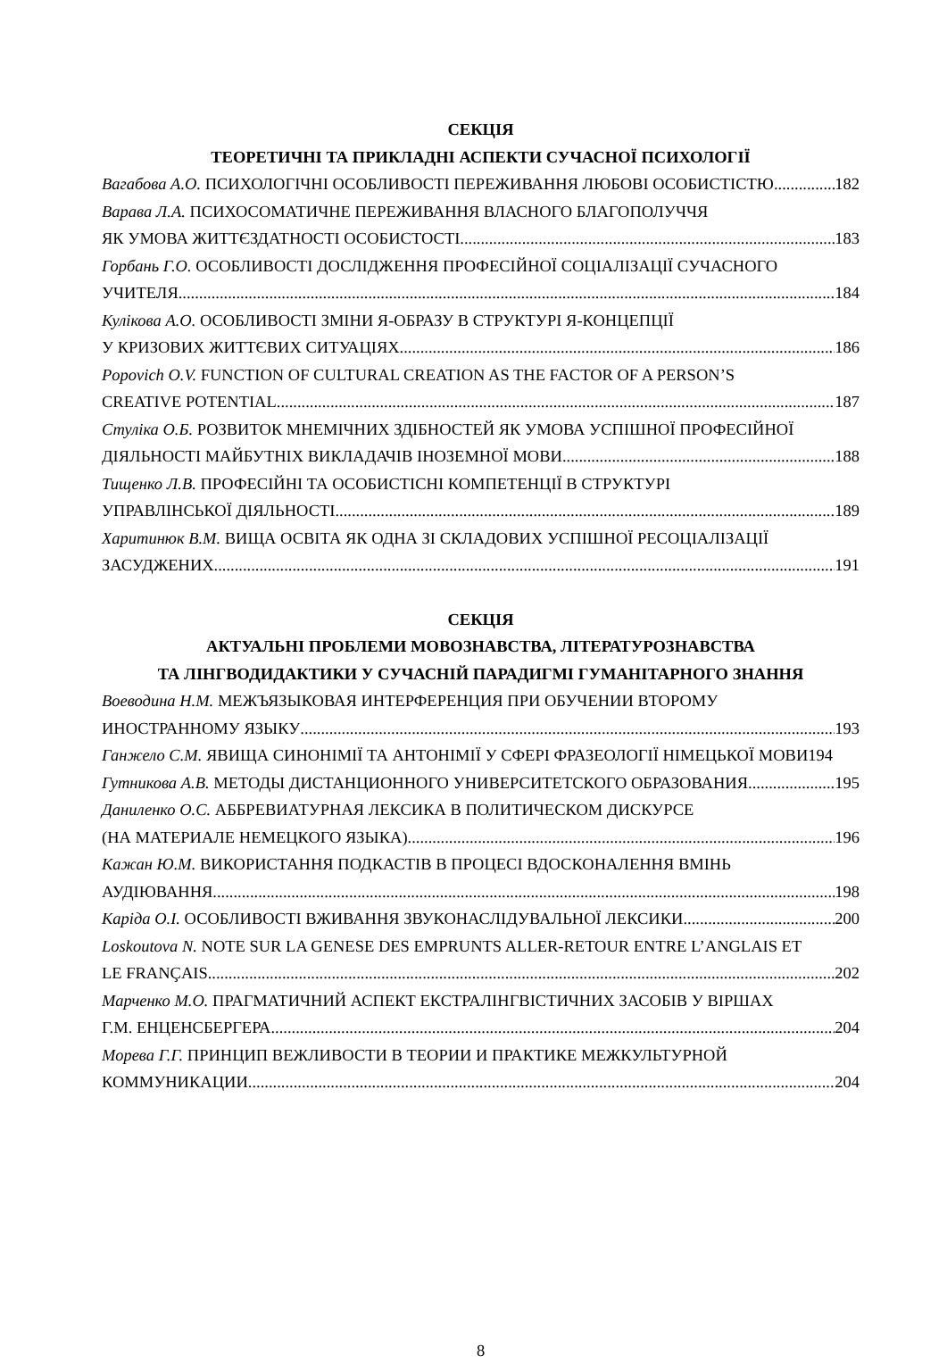СЕКЦІЯ
ТЕОРЕТИЧНІ ТА ПРИКЛАДНІ АСПЕКТИ СУЧАСНОЇ ПСИХОЛОГІЇ
Вагабова А.О. ПСИХОЛОГІЧНІ ОСОБЛИВОСТІ ПЕРЕЖИВАННЯ ЛЮБОВІ ОСОБИСТІСТЮ 182
Варава Л.А. ПСИХОСОМАТИЧНЕ ПЕРЕЖИВАННЯ ВЛАСНОГО БЛАГОПОЛУЧЧЯ
ЯК УМОВА ЖИТТЄЗДАТНОСТІ ОСОБИСТОСТІ 183
Горбань Г.О. ОСОБЛИВОСТІ ДОСЛІДЖЕННЯ ПРОФЕСІЙНОЇ СОЦІАЛІЗАЦІЇ СУЧАСНОГО
УЧИТЕЛЯ 184
Кулікова А.О. ОСОБЛИВОСТІ ЗМІНИ Я-ОБРАЗУ В СТРУКТУРІ Я-КОНЦЕПЦІЇ
У КРИЗОВИХ ЖИТТЄВИХ СИТУАЦІЯХ 186
Popovich O.V. FUNCTION OF CULTURAL CREATION AS THE FACTOR OF A PERSON’S
CREATIVE POTENTIAL 187
Стуліка О.Б. РОЗВИТОК МНЕМІЧНИХ ЗДІБНОСТЕЙ ЯК УМОВА УСПІШНОЇ ПРОФЕСІЙНОЇ
ДІЯЛЬНОСТІ МАЙБУТНІХ ВИКЛАДАЧІВ ІНОЗЕМНОЇ МОВИ 188
Тищенко Л.В. ПРОФЕСІЙНІ ТА ОСОБИСТІСНІ КОМПЕТЕНЦІЇ В СТРУКТУРІ
УПРАВЛІНСЬКОЇ ДІЯЛЬНОСТІ 189
Харитинюк В.М. ВИЩА ОСВІТА ЯК ОДНА ЗІ СКЛАДОВИХ УСПІШНОЇ РЕСОЦІАЛІЗАЦІЇ
ЗАСУДЖЕНИХ 191
СЕКЦІЯ
АКТУАЛЬНІ ПРОБЛЕМИ МОВОЗНАВСТВА, ЛІТЕРАТУРОЗНАВСТВА
ТА ЛІНГВОДИДАКТИКИ У СУЧАСНІЙ ПАРАДИГМІ ГУМАНІТАРНОГО ЗНАННЯ
Воеводина Н.М. МЕЖЪЯЗЫКОВАЯ ИНТЕРФЕРЕНЦИЯ ПРИ ОБУЧЕНИИ ВТОРОМУ
ИНОСТРАННОМУ ЯЗЫКУ 193
Ганжело С.М. ЯВИЩА СИНОНІМІЇ ТА АНТОНІМІЇ У СФЕРІ ФРАЗЕОЛОГІЇ НІМЕЦЬКОЇ МОВИ194
Гутникова А.В. МЕТОДЫ ДИСТАНЦИОННОГО УНИВЕРСИТЕТСКОГО ОБРАЗОВАНИЯ 195
Даниленко О.С. АББРЕВИАТУРНАЯ ЛЕКСИКА В ПОЛИТИЧЕСКОМ ДИСКУРСЕ
(НА МАТЕРИАЛЕ НЕМЕЦКОГО ЯЗЫКА) 196
Кажан Ю.М. ВИКОРИСТАННЯ ПОДКАСТІВ В ПРОЦЕСІ ВДОСКОНАЛЕННЯ ВМІНЬ
АУДІЮВАННЯ 198
Каріда О.І. ОСОБЛИВОСТІ ВЖИВАННЯ ЗВУКОНАСЛІДУВАЛЬНОЇ ЛЕКСИКИ 200
Loskoutova N. NOTE SUR LA GENESE DES EMPRUNTS ALLER-RETOUR ENTRE L’ANGLAIS ET
LE FRANÇAIS 202
Марченко М.О. ПРАГМАТИЧНИЙ АСПЕКТ ЕКСТРАЛІНГВІСТИЧНИХ ЗАСОБІВ У ВІРШАХ
Г.М. ЕНЦЕНСБЕРГЕРА 204
Морева Г.Г. ПРИНЦИП ВЕЖЛИВОСТИ В ТЕОРИИ И ПРАКТИКЕ МЕЖКУЛЬТУРНОЙ
КОММУНИКАЦИИ 204
8